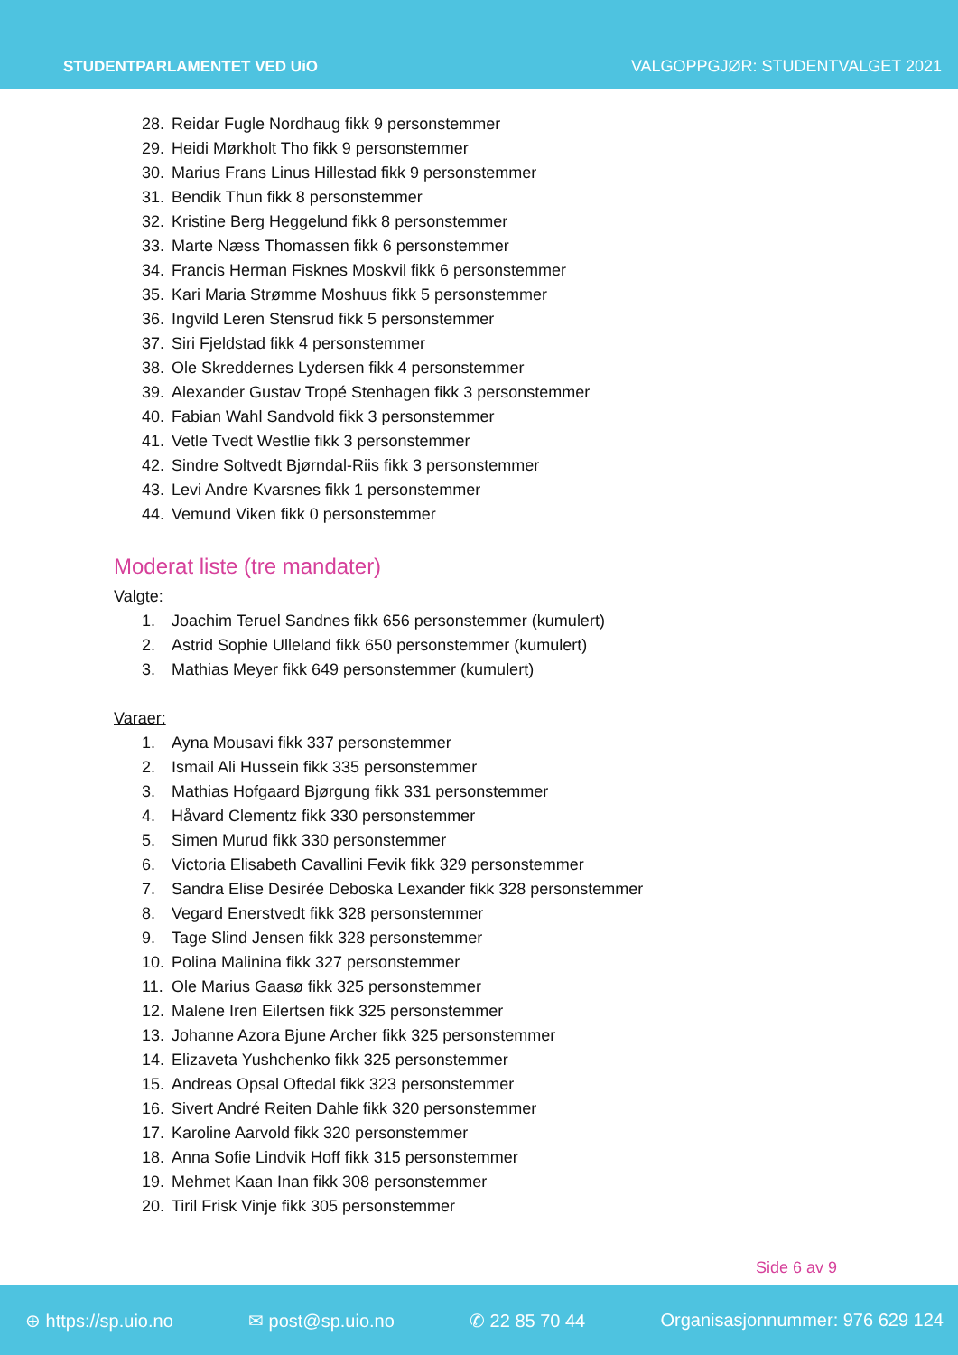STUDENTPARLAMENTET VED UiO
VALGOPPGJØR: STUDENTVALGET 2021
28. Reidar Fugle Nordhaug fikk 9 personstemmer
29. Heidi Mørkholt Tho fikk 9 personstemmer
30. Marius Frans Linus Hillestad fikk 9 personstemmer
31. Bendik Thun fikk 8 personstemmer
32. Kristine Berg Heggelund fikk 8 personstemmer
33. Marte Næss Thomassen fikk 6 personstemmer
34. Francis Herman Fisknes Moskvil fikk 6 personstemmer
35. Kari Maria Strømme Moshuus fikk 5 personstemmer
36. Ingvild Leren Stensrud fikk 5 personstemmer
37. Siri Fjeldstad fikk 4 personstemmer
38. Ole Skreddernes Lydersen fikk 4 personstemmer
39. Alexander Gustav Tropé Stenhagen fikk 3 personstemmer
40. Fabian Wahl Sandvold fikk 3 personstemmer
41. Vetle Tvedt Westlie fikk 3 personstemmer
42. Sindre Soltvedt Bjørndal-Riis fikk 3 personstemmer
43. Levi Andre Kvarsnes fikk 1 personstemmer
44. Vemund Viken fikk 0 personstemmer
Moderat liste (tre mandater)
Valgte:
1. Joachim Teruel Sandnes fikk 656 personstemmer (kumulert)
2. Astrid Sophie Ulleland fikk 650 personstemmer (kumulert)
3. Mathias Meyer fikk 649 personstemmer (kumulert)
Varaer:
1. Ayna Mousavi fikk 337 personstemmer
2. Ismail Ali Hussein fikk 335 personstemmer
3. Mathias Hofgaard Bjørgung fikk 331 personstemmer
4. Håvard Clementz fikk 330 personstemmer
5. Simen Murud fikk 330 personstemmer
6. Victoria Elisabeth Cavallini Fevik fikk 329 personstemmer
7. Sandra Elise Desirée Deboska Lexander fikk 328 personstemmer
8. Vegard Enerstvedt fikk 328 personstemmer
9. Tage Slind Jensen fikk 328 personstemmer
10. Polina Malinina fikk 327 personstemmer
11. Ole Marius Gaasø fikk 325 personstemmer
12. Malene Iren Eilertsen fikk 325 personstemmer
13. Johanne Azora Bjune Archer fikk 325 personstemmer
14. Elizaveta Yushchenko fikk 325 personstemmer
15. Andreas Opsal Oftedal fikk 323 personstemmer
16. Sivert André Reiten Dahle fikk 320 personstemmer
17. Karoline Aarvold fikk 320 personstemmer
18. Anna Sofie Lindvik Hoff fikk 315 personstemmer
19. Mehmet Kaan Inan fikk 308 personstemmer
20. Tiril Frisk Vinje fikk 305 personstemmer
Side 6 av 9
⊕ https://sp.uio.no ✉ post@sp.uio.no ✆ 22 85 70 44 Organisasjonnummer: 976 629 124